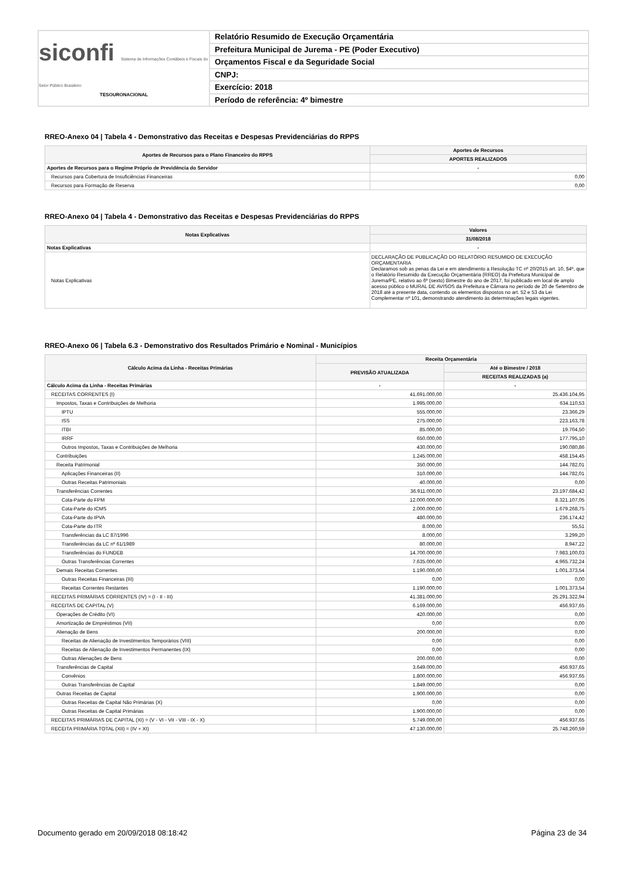siconfi Sistema de Informações Contábeis e Fiscais do Setor Público Brasileiro
TESOURONACIONAL
Relatório Resumido de Execução Orçamentária
Prefeitura Municipal de Jurema - PE (Poder Executivo)
Orçamentos Fiscal e da Seguridade Social
CNPJ:
Exercício: 2018
Período de referência: 4º bimestre
RREO-Anexo 04 | Tabela 4 - Demonstrativo das Receitas e Despesas Previdenciárias do RPPS
| Aportes de Recursos para o Plano Financeiro do RPPS | Aportes de Recursos |
| --- | --- |
| | APORTES REALIZADOS |
| Aportes de Recursos para o Regime Próprio de Previdência do Servidor | - |
| Recursos para Cobertura de Insuficiências Financeiras | 0,00 |
| Recursos para Formação de Reserva | 0,00 |
RREO-Anexo 04 | Tabela 4 - Demonstrativo das Receitas e Despesas Previdenciárias do RPPS
| Notas Explicativas | Valores |
| --- | --- |
| | 31/08/2018 |
| Notas Explicativas | - |
| Notas Explicativas | DECLARAÇÃO DE PUBLICAÇÃO DO RELATÓRIO RESUMIDO DE EXECUÇÃO ORÇAMENTARIA Declaramos sob as penas da Lei e em atendimento a Resolução TC nº 20/2015 art. 10, §4º, que o Relatório Resumido da Execução Orçamentária (RREO) da Prefeitura Municipal de Jurema/PE, relativo ao 6º (sexto) Bimestre do ano de 2017, foi publicado em local de amplo acesso público o MURAL DE AVISOS da Prefeitura e Câmara no período de 20 de Setembro de 2018 até a presente data, contendo os elementos dispostos no art. 52 e 53 da Lei Complementar nº 101, demonstrando atendimento às determinações legais vigentes. |
RREO-Anexo 06 | Tabela 6.3 - Demonstrativo dos Resultados Primário e Nominal - Municípios
| Cálculo Acima da Linha - Receitas Primárias | Receita Orçamentária | |
| --- | --- | --- |
| | PREVISÃO ATUALIZADA | Até o Bimestre / 2018 |
| | | RECEITAS REALIZADAS (a) |
| Cálculo Acima da Linha - Receitas Primárias | - | - |
| RECEITAS CORRENTES (I) | 41.691.000,00 | 25.436.104,95 |
| Impostos, Taxas e Contribuições de Melhoria | 1.995.000,00 | 634.110,53 |
| IPTU | 555.000,00 | 23.366,29 |
| ISS | 275.000,00 | 223.163,78 |
| ITBI | 85.000,00 | 19.704,50 |
| IRRF | 650.000,00 | 177.795,10 |
| Outros Impostos, Taxas e Contribuições de Melhoria | 430.000,00 | 190.080,86 |
| Contribuições | 1.245.000,00 | 458.154,45 |
| Receita Patrimonial | 350.000,00 | 144.782,01 |
| Aplicações Financeiras (II) | 310.000,00 | 144.782,01 |
| Outras Receitas Patrimoniais | 40.000,00 | 0,00 |
| Transferências Correntes | 36.911.000,00 | 23.197.684,42 |
| Cota-Parte do FPM | 12.000.000,00 | 8.321.107,05 |
| Cota-Parte do ICMS | 2.000.000,00 | 1.679.268,75 |
| Cota-Parte do IPVA | 480.000,00 | 236.174,42 |
| Cota-Parte do ITR | 8.000,00 | 55,51 |
| Transferências da LC 87/1996 | 8.000,00 | 3.299,20 |
| Transferências da LC nº 61/1989 | 80.000,00 | 8.947,22 |
| Transferências do FUNDEB | 14.700.000,00 | 7.983.100,03 |
| Outras Transferências Correntes | 7.635.000,00 | 4.965.732,24 |
| Demais Receitas Correntes | 1.190.000,00 | 1.001.373,54 |
| Outras Receitas Financeiras (III) | 0,00 | 0,00 |
| Receitas Correntes Restantes | 1.190.000,00 | 1.001.373,54 |
| RECEITAS PRIMÁRIAS CORRENTES (IV) = (I - II - III) | 41.381.000,00 | 25.291.322,94 |
| RECEITAS DE CAPITAL (V) | 6.169.000,00 | 456.937,65 |
| Operações de Crédito (VI) | 420.000,00 | 0,00 |
| Amortização de Empréstimos (VII) | 0,00 | 0,00 |
| Alienação de Bens | 200.000,00 | 0,00 |
| Receitas de Alienação de Investimentos Temporários (VIII) | 0,00 | 0,00 |
| Receitas de Alienação de Investimentos Permanentes (IX) | 0,00 | 0,00 |
| Outras Alienações de Bens | 200.000,00 | 0,00 |
| Transferências de Capital | 3.649.000,00 | 456.937,65 |
| Convênios | 1.800.000,00 | 456.937,65 |
| Outras Transferências de Capital | 1.849.000,00 | 0,00 |
| Outras Receitas de Capital | 1.900.000,00 | 0,00 |
| Outras Receitas de Capital Não Primárias (X) | 0,00 | 0,00 |
| Outras Receitas de Capital Primárias | 1.900.000,00 | 0,00 |
| RECEITAS PRIMÁRIAS DE CAPITAL (XI) = (V - VI - VII - VIII - IX - X) | 5.749.000,00 | 456.937,65 |
| RECEITA PRIMÁRIA TOTAL (XII) = (IV + XI) | 47.130.000,00 | 25.748.260,59 |
Documento gerado em 20/09/2018 08:18:42 Página 23 de 34